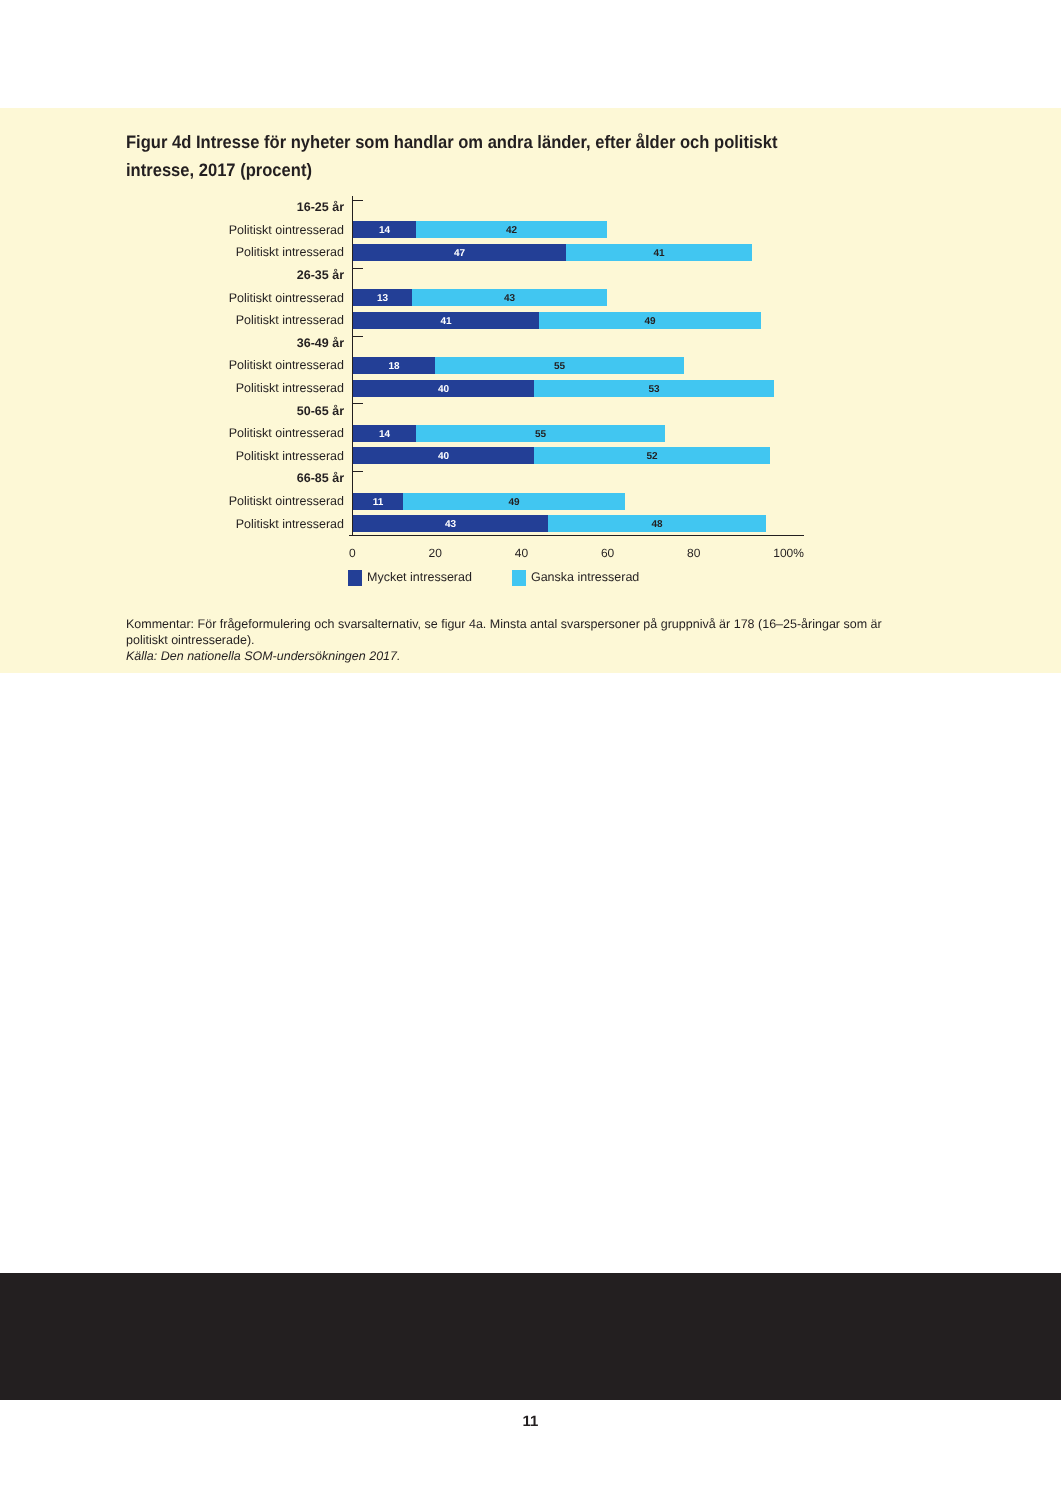Figur 4d Intresse för nyheter som handlar om andra länder, efter ålder och politiskt intresse, 2017 (procent)
16-25 år
Politiskt ointresserad
14 42
Politiskt intresserad
47 41
26-35 år
Politiskt ointresserad
13 43
Politiskt intresserad
41 49
36-49 år
Politiskt ointresserad
18 55
Politiskt intresserad
40 53
50-65 år
Politiskt ointresserad
14 55
Politiskt intresserad
40 52
66-85 år
Politiskt ointresserad
11 49
Politiskt intresserad
43 48
0 20 40 60 80 100%
Mycket intresserad Ganska intresserad
Kommentar: För frågeformulering och svarsalternativ, se figur 4a. Minsta antal svarspersoner på gruppnivå är 178 (16–25-åringar som är politiskt ointresserade).
Källa: Den nationella SOM-undersökningen 2017.
11